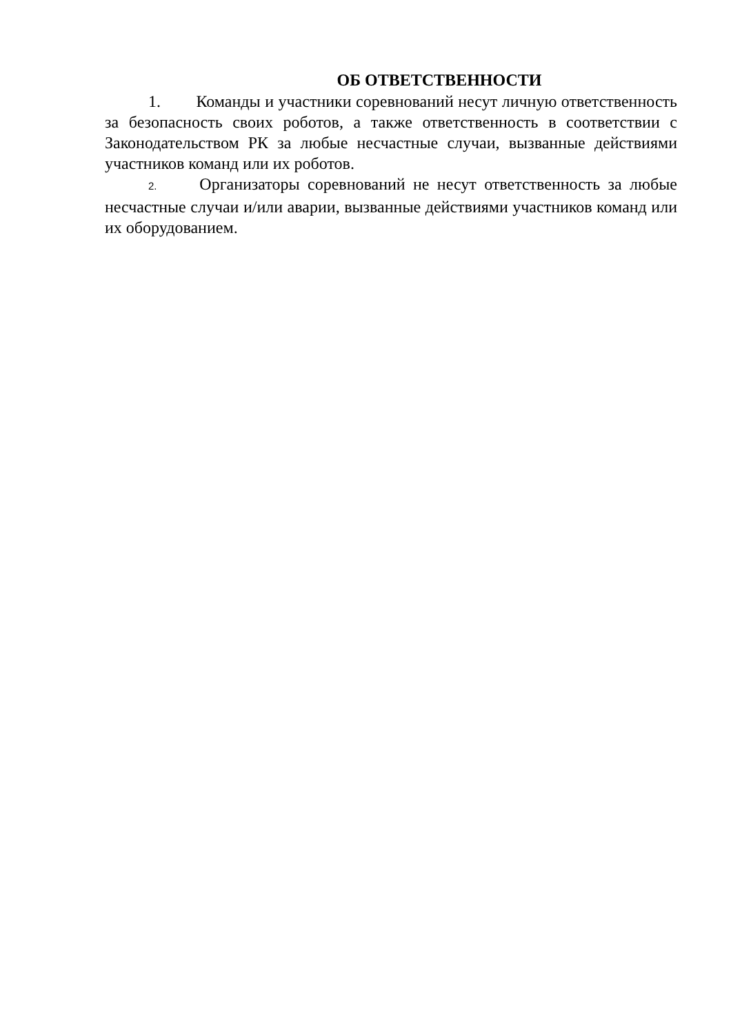ОБ ОТВЕТСТВЕННОСТИ
1. Команды и участники соревнований несут личную ответственность за безопасность своих роботов, а также ответственность в соответствии с Законодательством РК за любые несчастные случаи, вызванные действиями участников команд или их роботов.
2. Организаторы соревнований не несут ответственность за любые несчастные случаи и/или аварии, вызванные действиями участников команд или их оборудованием.